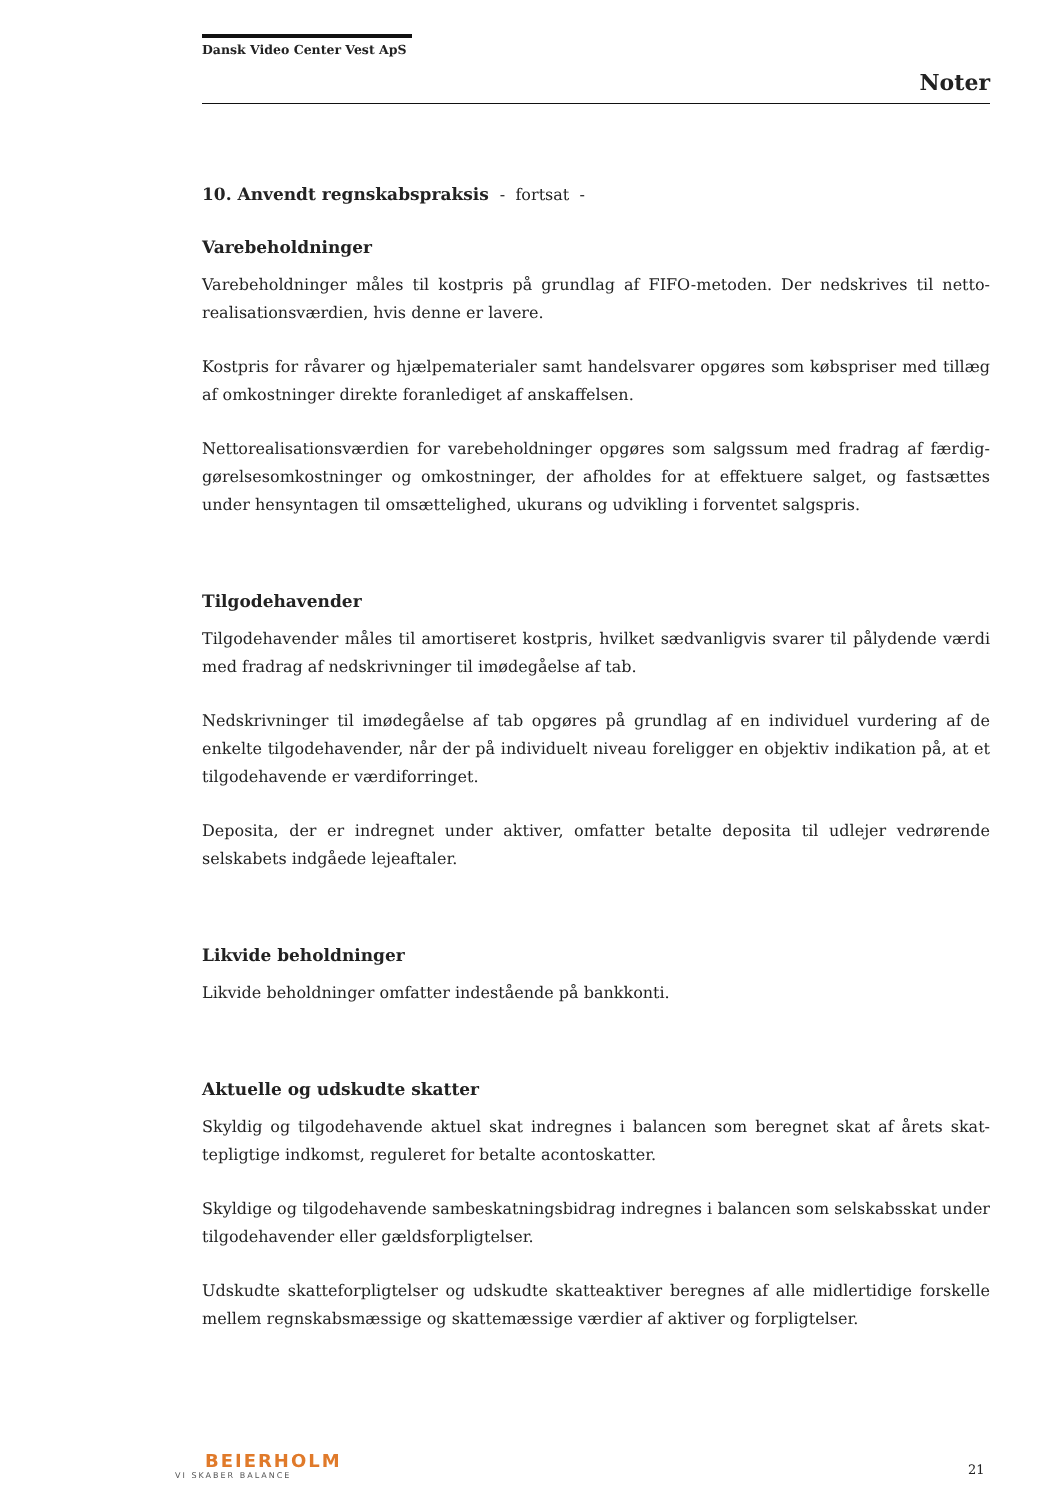Dansk Video Center Vest ApS
Noter
10. Anvendt regnskabspraksis - fortsat -
Varebeholdninger
Varebeholdninger måles til kostpris på grundlag af FIFO-metoden. Der nedskrives til netto­realisationsværdien, hvis denne er lavere.
Kostpris for råvarer og hjælpematerialer samt handelsvarer opgøres som købspriser med til­læg af omkostninger direkte foranlediget af anskaffelsen.
Nettorealisationsværdien for varebeholdninger opgøres som salgssum med fradrag af færdig­gørelsesomkostninger og omkostninger, der afholdes for at effektuere salget, og fastsættes under hensyntagen til omsættelighed, ukurans og udvikling i forventet salgspris.
Tilgodehavender
Tilgodehavender måles til amortiseret kostpris, hvilket sædvanligvis svarer til pålydende værdi med fradrag af nedskrivninger til imødegåelse af tab.
Nedskrivninger til imødegåelse af tab opgøres på grundlag af en individuel vurdering af de enkelte tilgodehavender, når der på individuelt niveau foreligger en objektiv indikation på, at et tilgodehavende er værdiforringet.
Deposita, der er indregnet under aktiver, omfatter betalte deposita til udlejer vedrørende selskabets indgåede lejeaftaler.
Likvide beholdninger
Likvide beholdninger omfatter indestående på bankkonti.
Aktuelle og udskudte skatter
Skyldig og tilgodehavende aktuel skat indregnes i balancen som beregnet skat af årets skat­tepligtige indkomst, reguleret for betalte acontoskatter.
Skyldige og tilgodehavende sambeskatningsbidrag indregnes i balancen som selskabsskat under tilgodehavender eller gældsforpligtelser.
Udskudte skatteforpligtelser og udskudte skatteaktiver beregnes af alle midlertidige forskelle mellem regnskabsmæssige og skattemæssige værdier af aktiver og forpligtelser.
BEIERHOLM
VI SKABER BALANCE
21